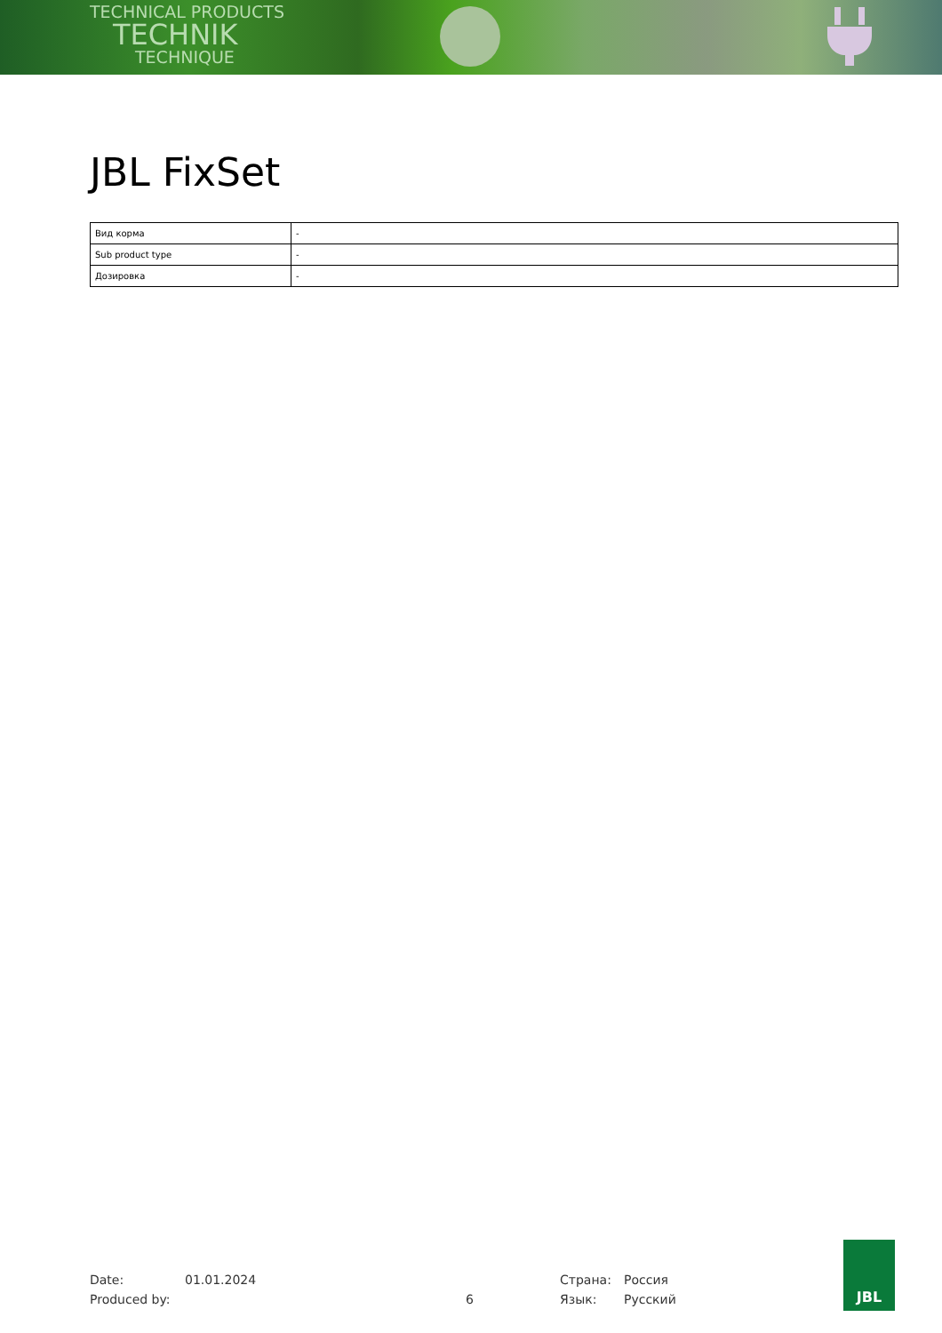TECHNICAL PRODUCTS
TECHNIK
TECHNIQUE
JBL FixSet
| Вид корма | - |
| Sub product type | - |
| Дозировка | - |
Date: 01.01.2024 Страна: Россия
Produced by: 6 Язык: Русский
JBL